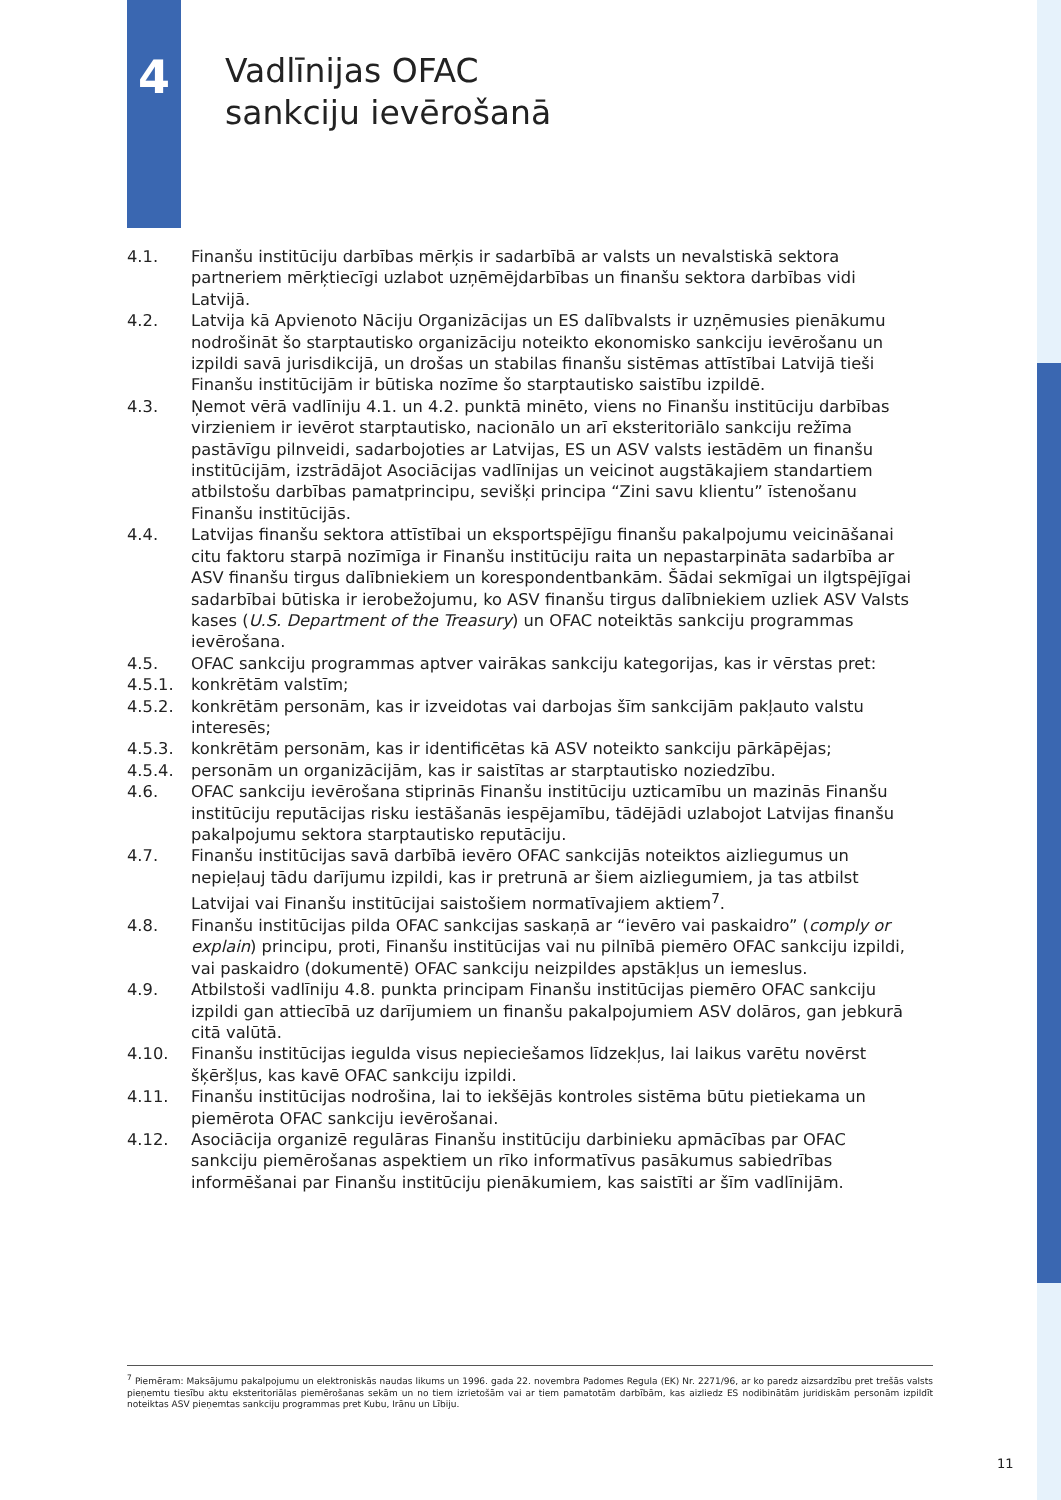4
Vadlīnijas OFAC
sankciju ievērošanā
4.1. Finanšu institūciju darbības mērķis ir sadarbībā ar valsts un nevalstiskā sektora partneriem mērķtiecīgi uzlabot uzņēmējdarbības un finanšu sektora darbības vidi Latvijā.
4.2. Latvija kā Apvienoto Nāciju Organizācijas un ES dalībvalsts ir uzņēmusies pienākumu nodrošināt šo starptautisko organizāciju noteikto ekonomisko sankciju ievērošanu un izpildi savā jurisdikcijā, un drošas un stabilas finanšu sistēmas attīstībai Latvijā tieši Finanšu institūcijām ir būtiska nozīme šo starptautisko saistību izpildē.
4.3. Ņemot vērā vadlīniju 4.1. un 4.2. punktā minēto, viens no Finanšu institūciju darbības virzieniem ir ievērot starptautisko, nacionālo un arī eksteritoriālo sankciju režīma pastāvīgu pilnveidi, sadarbojoties ar Latvijas, ES un ASV valsts iestādēm un finanšu institūcijām, izstrādājot Asociācijas vadlīnijas un veicinot augstākajiem standartiem atbilstošu darbības pamatprincipu, sevišķi principa “Zini savu klientu” īstenošanu Finanšu institūcijās.
4.4. Latvijas finanšu sektora attīstībai un eksportspējīgu finanšu pakalpojumu veicināšanai citu faktoru starpā nozīmīga ir Finanšu institūciju raita un nepastarpināta sadarbība ar ASV finanšu tirgus dalībniekiem un korespondentbankām. Šādai sekmīgai un ilgtspējīgai sadarbībai būtiska ir ierobežojumu, ko ASV finanšu tirgus dalībniekiem uzliek ASV Valsts kases (U.S. Department of the Treasury) un OFAC noteiktās sankciju programmas ievērošana.
4.5. OFAC sankciju programmas aptver vairākas sankciju kategorijas, kas ir vērstas pret:
4.5.1. konkrētām valstīm;
4.5.2. konkrētām personām, kas ir izveidotas vai darbojas šīm sankcijām pakļauto valstu interesēs;
4.5.3. konkrētām personām, kas ir identificētas kā ASV noteikto sankciju pārkāpējas;
4.5.4. personām un organizācijām, kas ir saistītas ar starptautisko noziedzību.
4.6. OFAC sankciju ievērošana stiprinās Finanšu institūciju uzticamību un mazinās Finanšu institūciju reputācijas risku iestāšanās iespējamību, tādējādi uzlabojot Latvijas finanšu pakalpojumu sektora starptautisko reputāciju.
4.7. Finanšu institūcijas savā darbībā ievēro OFAC sankcijās noteiktos aizliegumus un nepieļauj tādu darījumu izpildi, kas ir pretrunā ar šiem aizliegumiem, ja tas atbilst Latvijai vai Finanšu institūcijai saistošiem normatīvajiem aktiem<sup>7</sup>.
4.8. Finanšu institūcijas pilda OFAC sankcijas saskaņā ar “ievēro vai paskaidro” (comply or explain) principu, proti, Finanšu institūcijas vai nu pilnībā piemēro OFAC sankciju izpildi, vai paskaidro (dokumentē) OFAC sankciju neizpildes apstākļus un iemeslus.
4.9. Atbilstoši vadlīniju 4.8. punkta principam Finanšu institūcijas piemēro OFAC sankciju izpildi gan attiecībā uz darījumiem un finanšu pakalpojumiem ASV dolāros, gan jebkurā citā valūtā.
4.10. Finanšu institūcijas iegulda visus nepieciešamos līdzekļus, lai laikus varētu novērst šķēršļus, kas kavē OFAC sankciju izpildi.
4.11. Finanšu institūcijas nodrošina, lai to iekšējās kontroles sistēma būtu pietiekama un piemērota OFAC sankciju ievērošanai.
4.12. Asociācija organizē regulāras Finanšu institūciju darbinieku apmācības par OFAC sankciju piemērošanas aspektiem un rīko informatīvus pasākumus sabiedrības informēšanai par Finanšu institūciju pienākumiem, kas saistīti ar šīm vadlīnijām.
<sup>7</sup> Piemēram: Maksājumu pakalpojumu un elektroniskās naudas likums un 1996. gada 22. novembra Padomes Regula (EK) Nr. 2271/96, ar ko paredz aizsardzību pret trešās valsts pieņemtu tiesību aktu eksteritoriālas piemērošanas sekām un no tiem izrietošām vai ar tiem pamatotām darbībām, kas aizliedz ES nodibinātām juridiskām personām izpildīt noteiktas ASV pieņemtas sankciju programmas pret Kubu, Irānu un Lībiju.
11